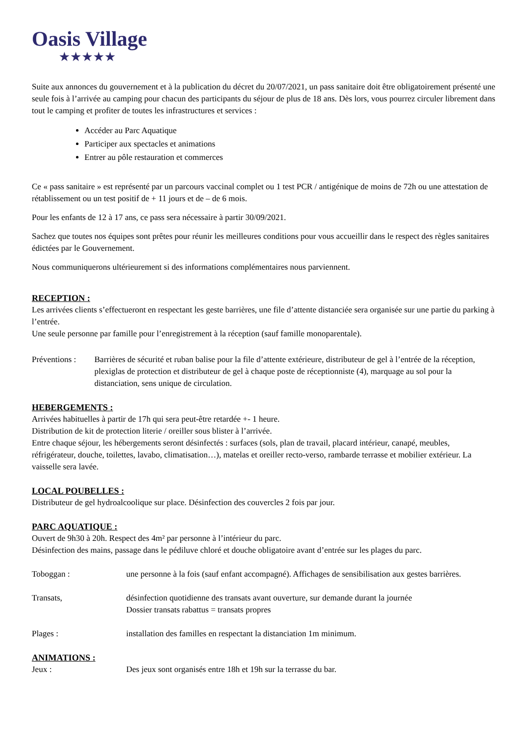Oasis Village
★★★★★
Suite aux annonces du gouvernement et à la publication du décret du 20/07/2021, un pass sanitaire doit être obligatoirement présenté une seule fois à l’arrivée au camping pour chacun des participants du séjour de plus de 18 ans. Dès lors, vous pourrez circuler librement dans tout le camping et profiter de toutes les infrastructures et services :
Accéder au Parc Aquatique
Participer aux spectacles et animations
Entrer au pôle restauration et commerces
Ce « pass sanitaire » est représenté par un parcours vaccinal complet ou 1 test PCR / antigénique de moins de 72h ou une attestation de rétablissement ou un test positif de + 11 jours et de – de 6 mois.
Pour les enfants de 12 à 17 ans, ce pass sera nécessaire à partir 30/09/2021.
Sachez que toutes nos équipes sont prêtes pour réunir les meilleures conditions pour vous accueillir dans le respect des règles sanitaires édictées par le Gouvernement.
Nous communiquerons ultérieurement si des informations complémentaires nous parviennent.
RECEPTION :
Les arrivées clients s’effectueront en respectant les geste barrières, une file d’attente distanciée sera organisée sur une partie du parking à l’entrée.
Une seule personne par famille pour l’enregistrement à la réception (sauf famille monoparentale).
Préventions : Barrières de sécurité et ruban balise pour la file d’attente extérieure, distributeur de gel à l’entrée de la réception, plexiglas de protection et distributeur de gel à chaque poste de réceptionniste (4), marquage au sol pour la distanciation, sens unique de circulation.
HEBERGEMENTS :
Arrivées habituelles à partir de 17h qui sera peut-être retardée +- 1 heure.
Distribution de kit de protection literie / oreiller sous blister à l’arrivée.
Entre chaque séjour, les hébergements seront désinfectés : surfaces (sols, plan de travail, placard intérieur, canapé, meubles, réfrigérateur, douche, toilettes, lavabo, climatisation…), matelas et oreiller recto-verso, rambarde terrasse et mobilier extérieur. La vaisselle sera lavée.
LOCAL POUBELLES :
Distributeur de gel hydroalcoolique sur place. Désinfection des couvercles 2 fois par jour.
PARC AQUATIQUE :
Ouvert de 9h30 à 20h. Respect des 4m² par personne à l’intérieur du parc.
Désinfection des mains, passage dans le pédiluve chloré et douche obligatoire avant d’entrée sur les plages du parc.
Toboggan : une personne à la fois (sauf enfant accompagné). Affichages de sensibilisation aux gestes barrières.
Transats, désinfection quotidienne des transats avant ouverture, sur demande durant la journée
Dossier transats rabattus = transats propres
Plages : installation des familles en respectant la distanciation 1m minimum.
ANIMATIONS :
Jeux : Des jeux sont organisés entre 18h et 19h sur la terrasse du bar.